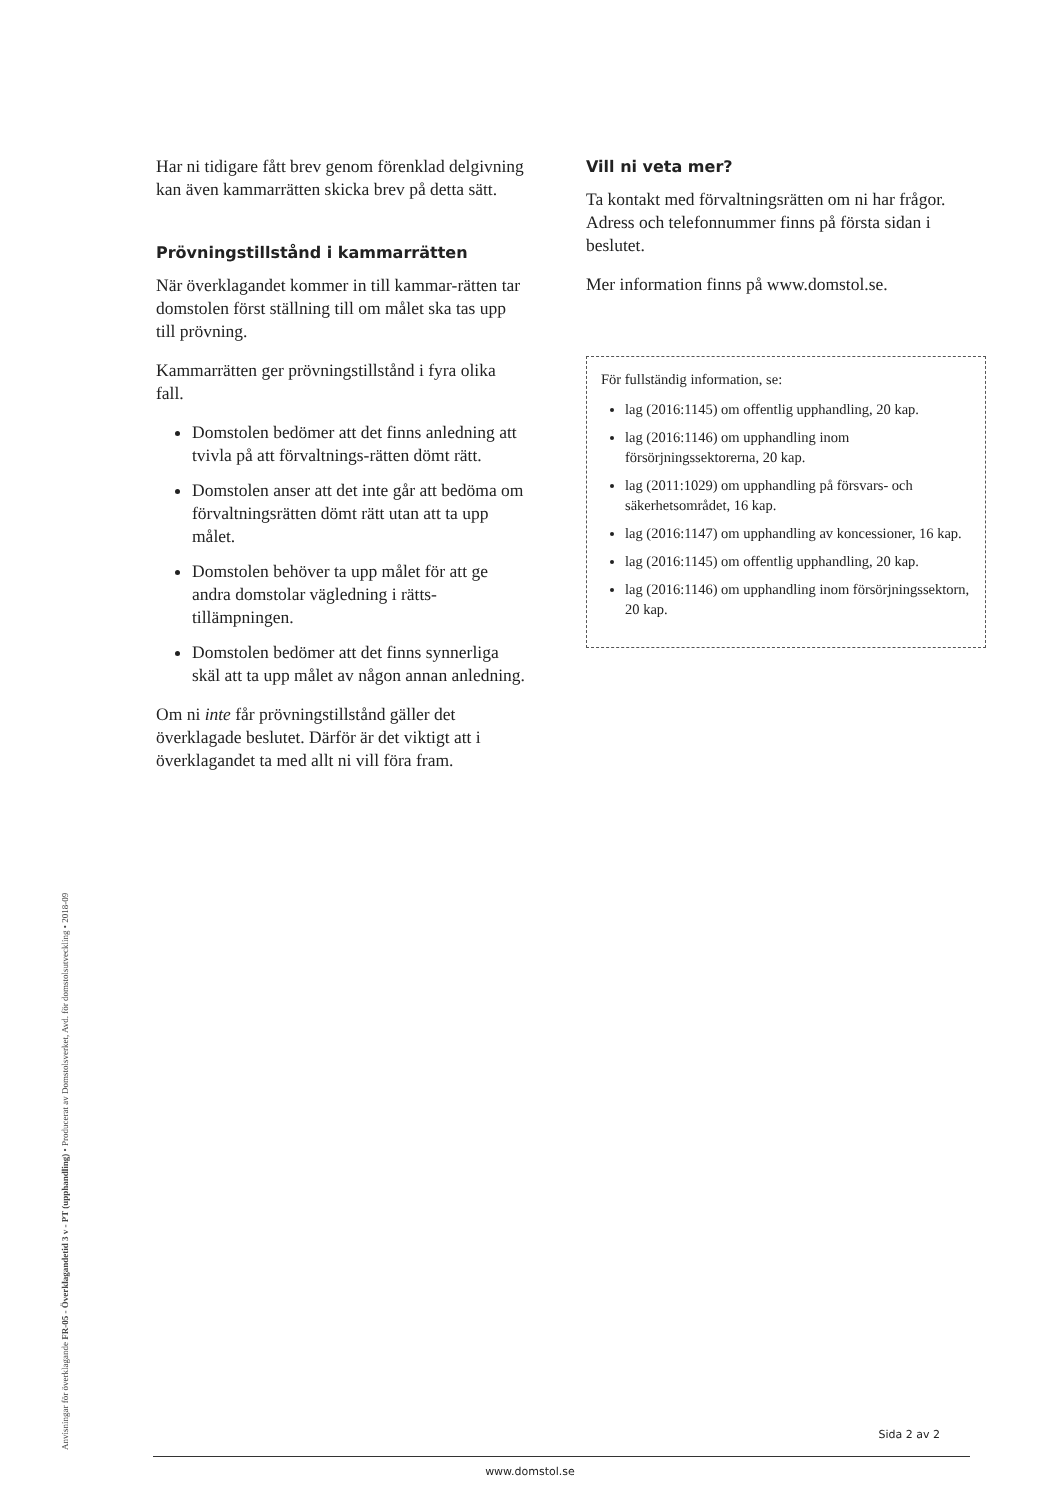Har ni tidigare fått brev genom förenklad delgivning kan även kammarrätten skicka brev på detta sätt.
Prövningstillstånd i kammarrätten
När överklagandet kommer in till kammar-rätten tar domstolen först ställning till om målet ska tas upp till prövning.
Kammarrätten ger prövningstillstånd i fyra olika fall.
Domstolen bedömer att det finns anledning att tvivla på att förvaltnings-rätten dömt rätt.
Domstolen anser att det inte går att bedöma om förvaltningsrätten dömt rätt utan att ta upp målet.
Domstolen behöver ta upp målet för att ge andra domstolar vägledning i rätts-tillämpningen.
Domstolen bedömer att det finns synnerliga skäl att ta upp målet av någon annan anledning.
Om ni inte får prövningstillstånd gäller det överklagade beslutet. Därför är det viktigt att i överklagandet ta med allt ni vill föra fram.
Vill ni veta mer?
Ta kontakt med förvaltningsrätten om ni har frågor. Adress och telefonnummer finns på första sidan i beslutet.
Mer information finns på www.domstol.se.
För fullständig information, se:
lag (2016:1145) om offentlig upphandling, 20 kap.
lag (2016:1146) om upphandling inom försörjningssektorerna, 20 kap.
lag (2011:1029) om upphandling på försvars- och säkerhetsområdet, 16 kap.
lag (2016:1147) om upphandling av koncessioner, 16 kap.
lag (2016:1145) om offentlig upphandling, 20 kap.
lag (2016:1146) om upphandling inom försörjningssektorn, 20 kap.
Anvisningar för överklagande FR-05 - Överklagandetid 3 v - PT (upphandling) • Producerat av Domstolsverket, Avd. för domstolsutveckling • 2018-09
Sida 2 av 2
www.domstol.se